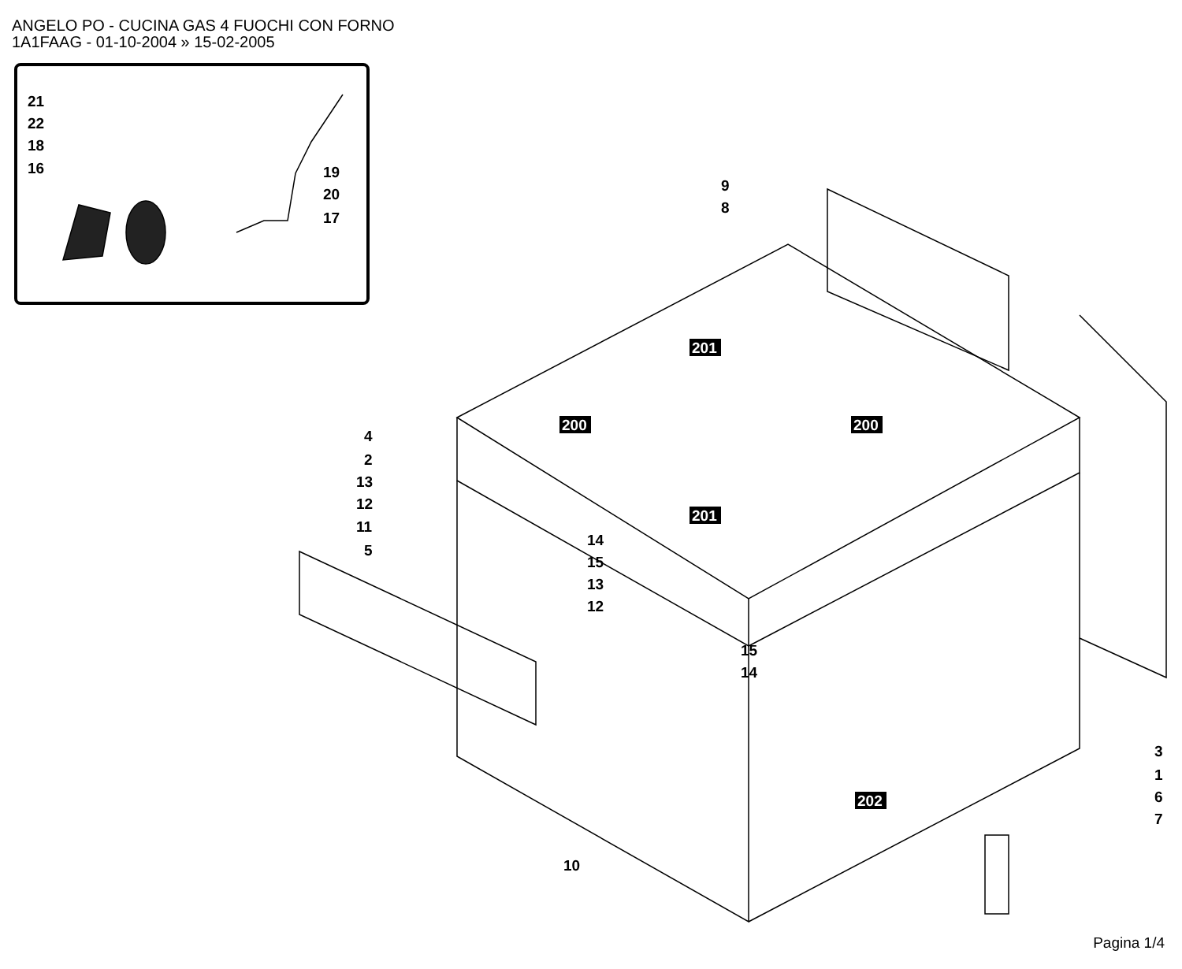ANGELO PO - CUCINA GAS 4 FUOCHI CON FORNO
1A1FAAG - 01-10-2004 » 15-02-2005
21
22
18
16
19
20
17
9
8
4
2
13
12
11
5
14
15
13
12
15
14
3
1
6
7
10
201
200
200
201
202
Pagina 1/4